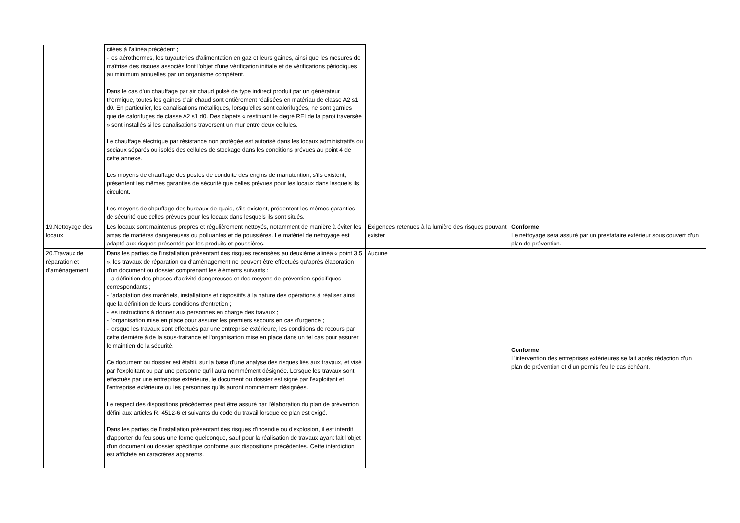| | citées à l'alinéa précédent ; - les aérothermes, les tuyauteries d'alimentation en gaz et leurs gaines, ainsi que les mesures de maîtrise des risques associés font l'objet d'une vérification initiale et de vérifications périodiques au minimum annuelles par un organisme compétent. Dans le cas d'un chauffage par air chaud pulsé de type indirect produit par un générateur thermique, toutes les gaines d'air chaud sont entièrement réalisées en matériau de classe A2 s1 d0. En particulier, les canalisations métalliques, lorsqu'elles sont calorifugées, ne sont garnies que de calorifuges de classe A2 s1 d0. Des clapets « restituant le degré REI de la paroi traversée » sont installés si les canalisations traversent un mur entre deux cellules. Le chauffage électrique par résistance non protégée est autorisé dans les locaux administratifs ou sociaux séparés ou isolés des cellules de stockage dans les conditions prévues au point 4 de cette annexe. Les moyens de chauffage des postes de conduite des engins de manutention, s'ils existent, présentent les mêmes garanties de sécurité que celles prévues pour les locaux dans lesquels ils circulent. Les moyens de chauffage des bureaux de quais, s'ils existent, présentent les mêmes garanties de sécurité que celles prévues pour les locaux dans lesquels ils sont situés. | | |
| 19.Nettoyage des locaux | Les locaux sont maintenus propres et régulièrement nettoyés, notamment de manière à éviter les amas de matières dangereuses ou polluantes et de poussières. Le matériel de nettoyage est adapté aux risques présentés par les produits et poussières. | Exigences retenues à la lumière des risques pouvant exister | Conforme Le nettoyage sera assuré par un prestataire extérieur sous couvert d’un plan de prévention. |
| 20.Travaux de réparation et d’aménagement | Dans les parties de l'installation présentant des risques recensées au deuxième alinéa « point 3.5 », les travaux de réparation ou d'aménagement ne peuvent être effectués qu'après élaboration d'un document ou dossier comprenant les éléments suivants : - la définition des phases d'activité dangereuses et des moyens de prévention spécifiques correspondants ; - l'adaptation des matériels, installations et dispositifs à la nature des opérations à réaliser ainsi que la définition de leurs conditions d'entretien ; - les instructions à donner aux personnes en charge des travaux ; - l'organisation mise en place pour assurer les premiers secours en cas d'urgence ; - lorsque les travaux sont effectués par une entreprise extérieure, les conditions de recours par cette dernière à de la sous-traitance et l'organisation mise en place dans un tel cas pour assurer le maintien de la sécurité. Ce document ou dossier est établi, sur la base d'une analyse des risques liés aux travaux, et visé par l'exploitant ou par une personne qu'il aura nommément désignée. Lorsque les travaux sont effectués par une entreprise extérieure, le document ou dossier est signé par l'exploitant et l'entreprise extérieure ou les personnes qu'ils auront nommément désignées. Le respect des dispositions précédentes peut être assuré par l'élaboration du plan de prévention défini aux articles R. 4512-6 et suivants du code du travail lorsque ce plan est exigé. Dans les parties de l'installation présentant des risques d'incendie ou d'explosion, il est interdit d'apporter du feu sous une forme quelconque, sauf pour la réalisation de travaux ayant fait l'objet d'un document ou dossier spécifique conforme aux dispositions précédentes. Cette interdiction est affichée en caractères apparents. | Aucune | Conforme L’intervention des entreprises extérieures se fait après rédaction d’un plan de prévention et d’un permis feu le cas échéant. |